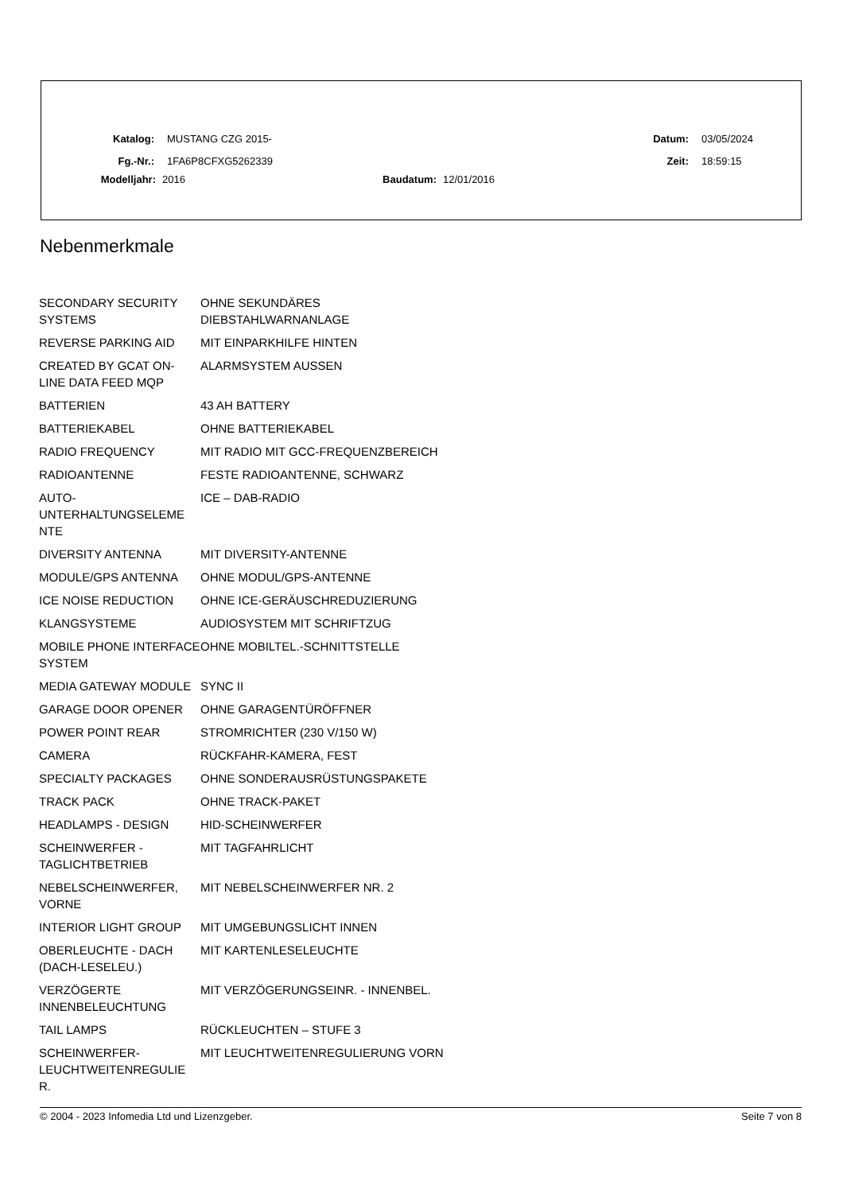Katalog: MUSTANG CZG 2015- Datum: 03/05/2024
Fg.-Nr.: 1FA6P8CFXG5262339 Zeit: 18:59:15
Modelljahr: 2016 Baudatum: 12/01/2016
Nebenmerkmale
| SECONDARY SECURITY SYSTEMS | OHNE SEKUNDÄRES DIEBSTAHLWARNANLAGE |
| REVERSE PARKING AID | MIT EINPARKHILFE HINTEN |
| CREATED BY GCAT ON-LINE DATA FEED MQP | ALARMSYSTEM AUSSEN |
| BATTERIEN | 43 AH BATTERY |
| BATTERIEKABEL | OHNE BATTERIEKABEL |
| RADIO FREQUENCY | MIT RADIO MIT GCC-FREQUENZBEREICH |
| RADIOANTENNE | FESTE RADIOANTENNE, SCHWARZ |
| AUTO- UNTERHALTUNGSELEME NTE | ICE – DAB-RADIO |
| DIVERSITY ANTENNA | MIT DIVERSITY-ANTENNE |
| MODULE/GPS ANTENNA | OHNE MODUL/GPS-ANTENNE |
| ICE NOISE REDUCTION | OHNE ICE-GERÄUSCHREDUZIERUNG |
| KLANGSYSTEME | AUDIOSYSTEM MIT SCHRIFTZUG |
| MOBILE PHONE INTERFACE SYSTEM | OHNE MOBILTEL.-SCHNITTSTELLE |
| MEDIA GATEWAY MODULE | SYNC II |
| GARAGE DOOR OPENER | OHNE GARAGENTÜRÖFFNER |
| POWER POINT REAR | STROMRICHTER (230 V/150 W) |
| CAMERA | RÜCKFAHR-KAMERA, FEST |
| SPECIALTY PACKAGES | OHNE SONDERAUSRÜSTUNGSPAKETE |
| TRACK PACK | OHNE TRACK-PAKET |
| HEADLAMPS - DESIGN | HID-SCHEINWERFER |
| SCHEINWERFER - TAGLICHTBETRIEB | MIT TAGFAHRLICHT |
| NEBELSCHEINWERFER, VORNE | MIT NEBELSCHEINWERFER NR. 2 |
| INTERIOR LIGHT GROUP | MIT UMGEBUNGSLICHT INNEN |
| OBERLEUCHTE - DACH (DACH-LESELEU.) | MIT KARTENLESELEUCHTE |
| VERZÖGERTE INNENBELEUCHTUNG | MIT VERZÖGERUNGSEINR. - INNENBEL. |
| TAIL LAMPS | RÜCKLEUCHTEN – STUFE 3 |
| SCHEINWERFER- LEUCHTWEITENREGULIE R. | MIT LEUCHTWEITENREGULIERUNG VORN |
© 2004 - 2023 Infomedia Ltd und Lizenzgeber. Seite 7 von 8